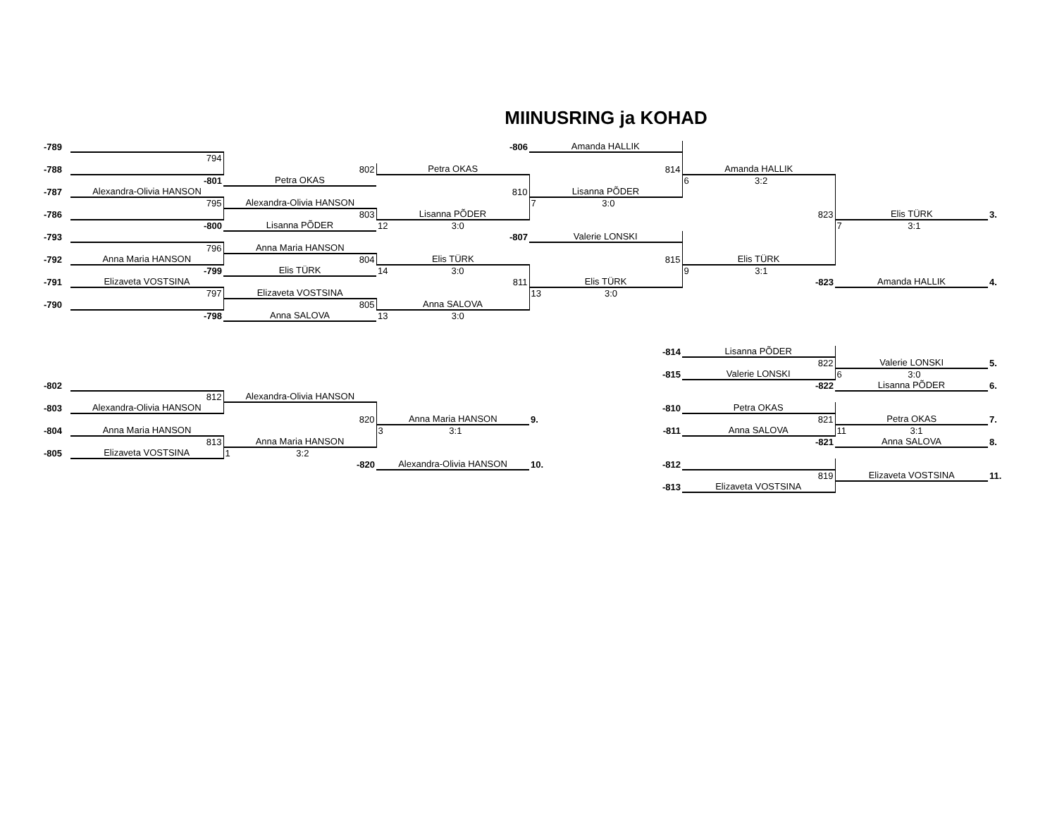MIINUSRING ja KOHAD
| -789 | | | -806 | Amanda HALLIK | | | |
| | 794 | | | | | | |
| -788 | | 802 | Petra OKAS | 814 | Amanda HALLIK | | |
| | -801 | Petra OKAS | | | 6 3:2 | | |
| -787 | Alexandra-Olivia HANSON | | 810 | Lisanna PÕDER | | | |
| | 795 | Alexandra-Olivia HANSON | | 7 3:0 | | | |
| -786 | | 803 | Lisanna PÕDER | | 823 | Elis TÜRK | 3. |
| | -800 | Lisanna PÕDER | 12 3:0 | | | 7 3:1 | |
| -793 | | | -807 | Valerie LONSKI | | | |
| | 796 | Anna Maria HANSON | | | | | |
| -792 | Anna Maria HANSON | 804 | Elis TÜRK | 815 | Elis TÜRK | | |
| | -799 | Elis TÜRK | 14 3:0 | | 9 3:1 | | |
| -791 | Elizaveta VOSTSINA | | 811 | Elis TÜRK | -823 | Amanda HALLIK | 4. |
| | 797 | Elizaveta VOSTSINA | | 13 3:0 | | | |
| -790 | | 805 | Anna SALOVA | | | | |
| | -798 | Anna SALOVA | 13 3:0 | | | | |
| | | | | -814 | Lisanna PÕDER | | |
| | | | | | 822 | Valerie LONSKI | 5. |
| | | | | -815 | Valerie LONSKI | 6 3:0 | |
| -802 | | | | | -822 | Lisanna PÕDER | 6. |
| | 812 | Alexandra-Olivia HANSON | | | | | |
| -803 | Alexandra-Olivia HANSON | | | -810 | Petra OKAS | | |
| | | 820 | Anna Maria HANSON | 9. | 821 | Petra OKAS | 7. |
| -804 | Anna Maria HANSON | | 3 3:1 | -811 | Anna SALOVA | 11 3:1 | |
| | 813 | Anna Maria HANSON | | | -821 | Anna SALOVA | 8. |
| -805 | Elizaveta VOSTSINA | 1 3:2 | | | | | |
| | | -820 | Alexandra-Olivia HANSON | 10. -812 | | | |
| | | | | | 819 | Elizaveta VOSTSINA | 11. |
| | | | | -813 | Elizaveta VOSTSINA | | |